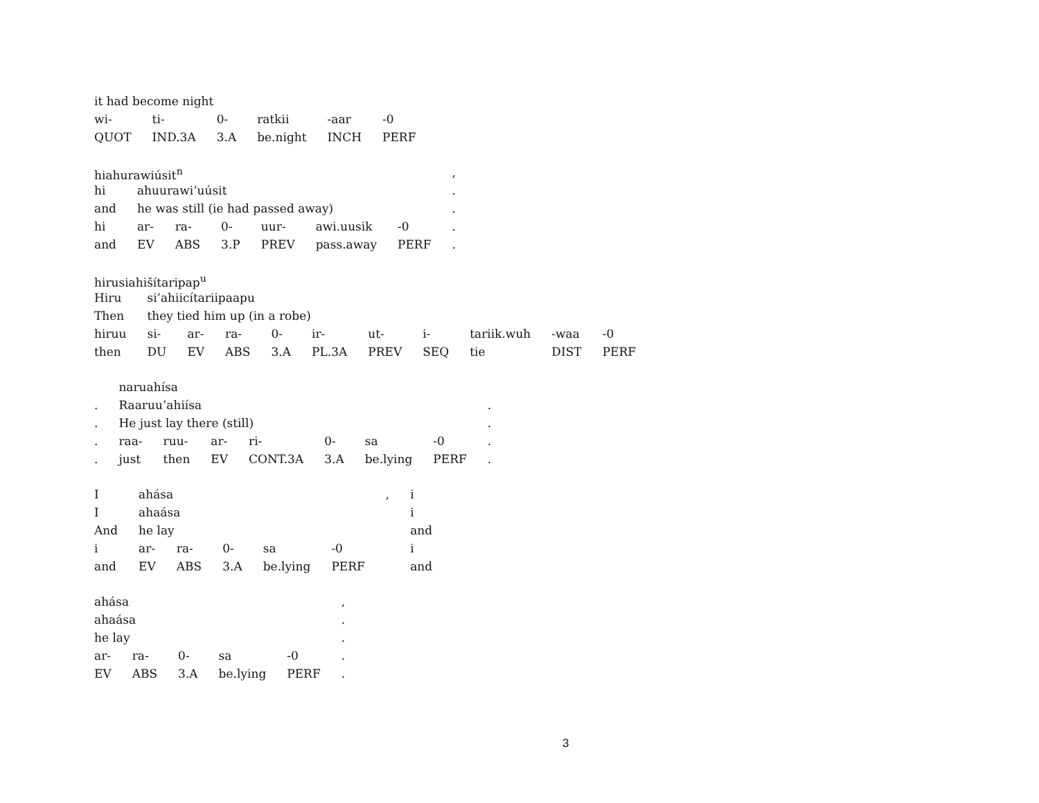| it had become night | | | | | |
| wi- | ti- | 0- | ratkii | -aar | -0 |
| QUOT | IND.3A | 3.A | be.night | INCH | PERF |
| hiahurawiúsit<sup>n</sup> | | | | | | | , |
| hi | ahuurawi’uúsit | | | | | | . |
| and | he was still (ie had passed away) | | | | | | . |
| hi | ar- | ra- | 0- | uur- | awi.uusik | -0 | . |
| and | EV | ABS | 3.P | PREV | pass.away | PERF | . |
| hirusiahišítaripap<sup>u</sup> | | | | | | | | | | |
| Hiru | si’ahiicítariipaapu | | | | | | | | | |
| Then | they tied him up (in a robe) | | | | | | | | | |
| hiruu | si- | ar- | ra- | 0- | ir- | ut- | i- | tariik.wuh | -waa | -0 |
| then | DU | EV | ABS | 3.A | PL.3A | PREV | SEQ | tie | DIST | PERF |
| | naruahísa | | | | | | | |
| . | Raaruu’ahiísa | | | | | | | . |
| . | He just lay there (still) | | | | | | | . |
| . | raa- | ruu- | ar- | ri- | 0- | sa | -0 | . |
| . | just | then | EV | CONT.3A | 3.A | be.lying | PERF | . |
| I | ahása | | | | | , | i |
| I | ahaása | | | | | | i |
| And | he lay | | | | | | and |
| i | ar- | ra- | 0- | sa | -0 | | i |
| and | EV | ABS | 3.A | be.lying | PERF | | and |
| ahása | | | | | , |
| ahaása | | | | | . |
| he lay | | | | | . |
| ar- | ra- | 0- | sa | -0 | . |
| EV | ABS | 3.A | be.lying | PERF | . |
3